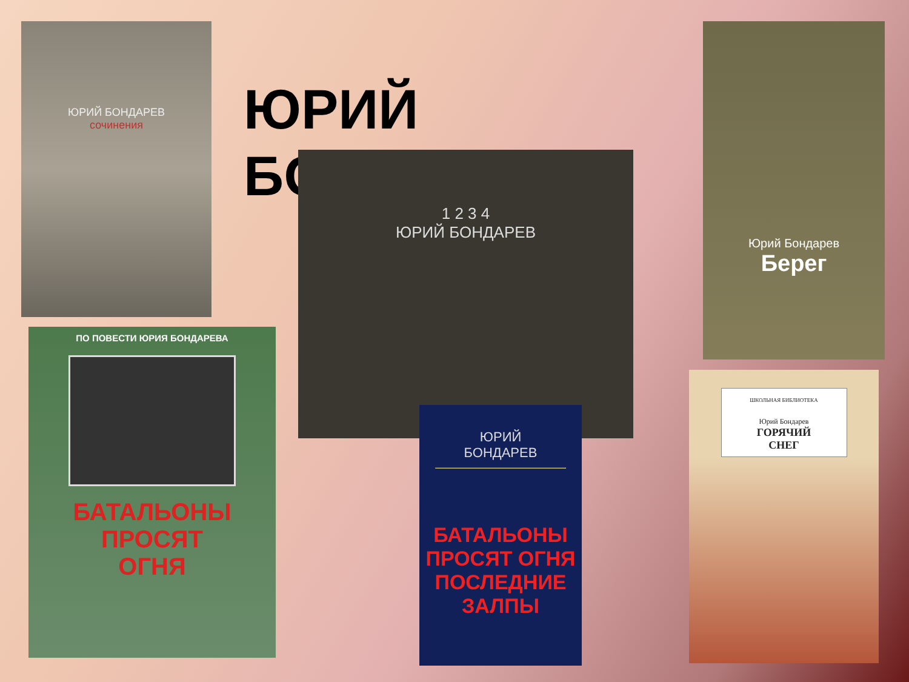ЮРИЙ
БО
ЮРИЙ БОНДАРЕВ
сочинения
1 2 3 4
ЮРИЙ БОНДАРЕВ
Юрий Бондарев
Берег
ПО ПОВЕСТИ ЮРИЯ БОНДАРЕВА
БАТАЛЬОНЫ
ПРОСЯТ
ОГНЯ
ЮРИЙ
БОНДАРЕВ
БАТАЛЬОНЫ
ПРОСЯТ ОГНЯ
ПОСЛЕДНИЕ
ЗАЛПЫ
ШКОЛЬНАЯ БИБЛИОТЕКА
Юрий Бондарев
ГОРЯЧИЙ
СНЕГ